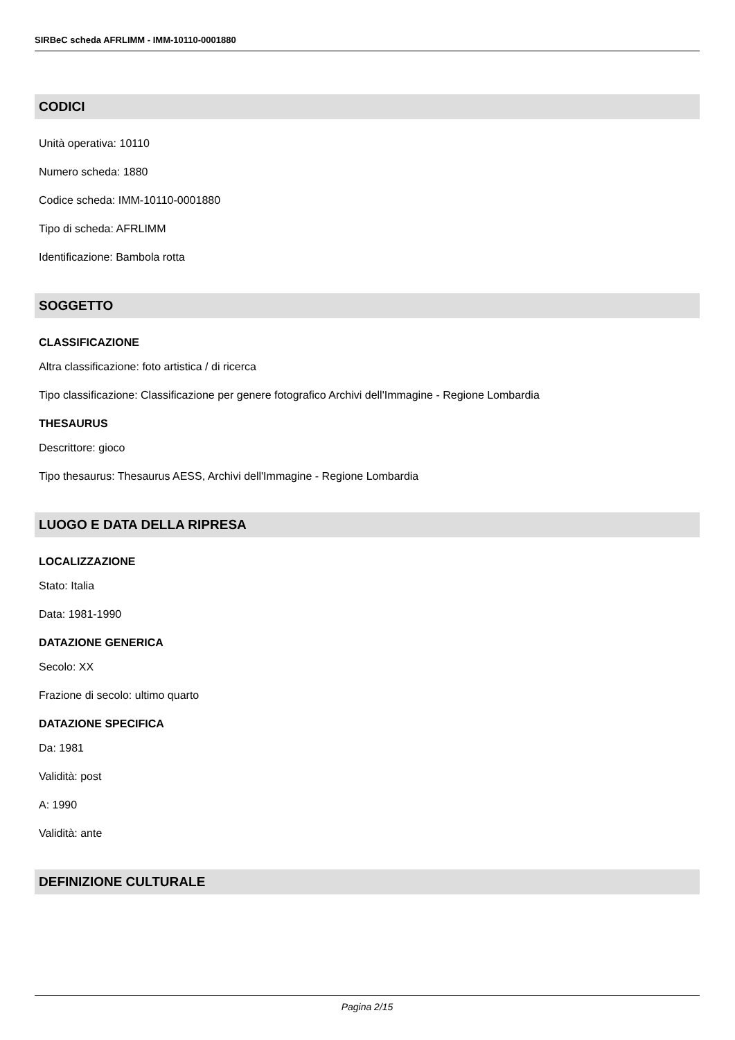SIRBeC scheda AFRLIMM - IMM-10110-0001880
CODICI
Unità operativa: 10110
Numero scheda: 1880
Codice scheda: IMM-10110-0001880
Tipo di scheda: AFRLIMM
Identificazione: Bambola rotta
SOGGETTO
CLASSIFICAZIONE
Altra classificazione: foto artistica / di ricerca
Tipo classificazione: Classificazione per genere fotografico Archivi dell'Immagine - Regione Lombardia
THESAURUS
Descrittore: gioco
Tipo thesaurus: Thesaurus AESS, Archivi dell'Immagine - Regione Lombardia
LUOGO E DATA DELLA RIPRESA
LOCALIZZAZIONE
Stato: Italia
Data: 1981-1990
DATAZIONE GENERICA
Secolo: XX
Frazione di secolo: ultimo quarto
DATAZIONE SPECIFICA
Da: 1981
Validità: post
A: 1990
Validità: ante
DEFINIZIONE CULTURALE
Pagina 2/15